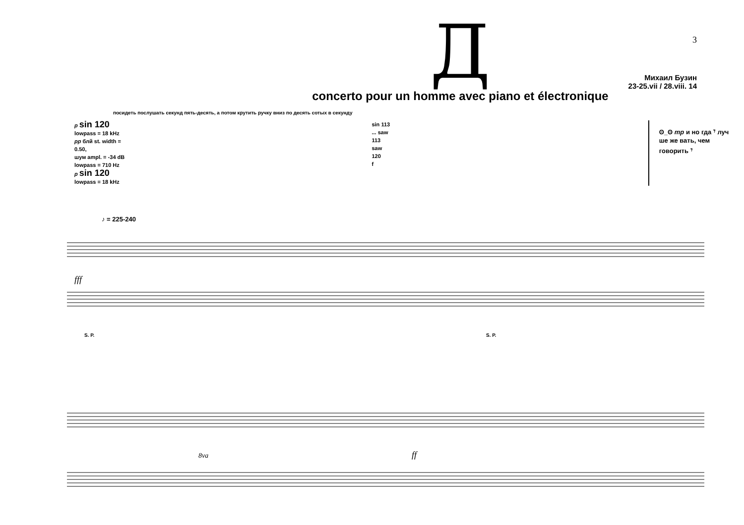Д
concerto pour un homme avec piano et électronique
3
Михаил Бузин
23-25.vii / 28.viii. 14
посидеть послушать секунд пять-десять, а потом крутить ручку вниз по десять сотых в секунду
p sin 120
lowpass = 18 kHz
pp блй st. width = 0.50,
шум ampl. = -34 dB
lowpass = 710 Hz
p sin 120
lowpass = 18 kHz
sin 113 ... saw 113
saw 120
f
ʘ_ʘ mp и но гда 𝄾 луч ше же вать, чем говорить 𝄾
♪ = 225-240
fff
S. P.
S. P.
8va
ff